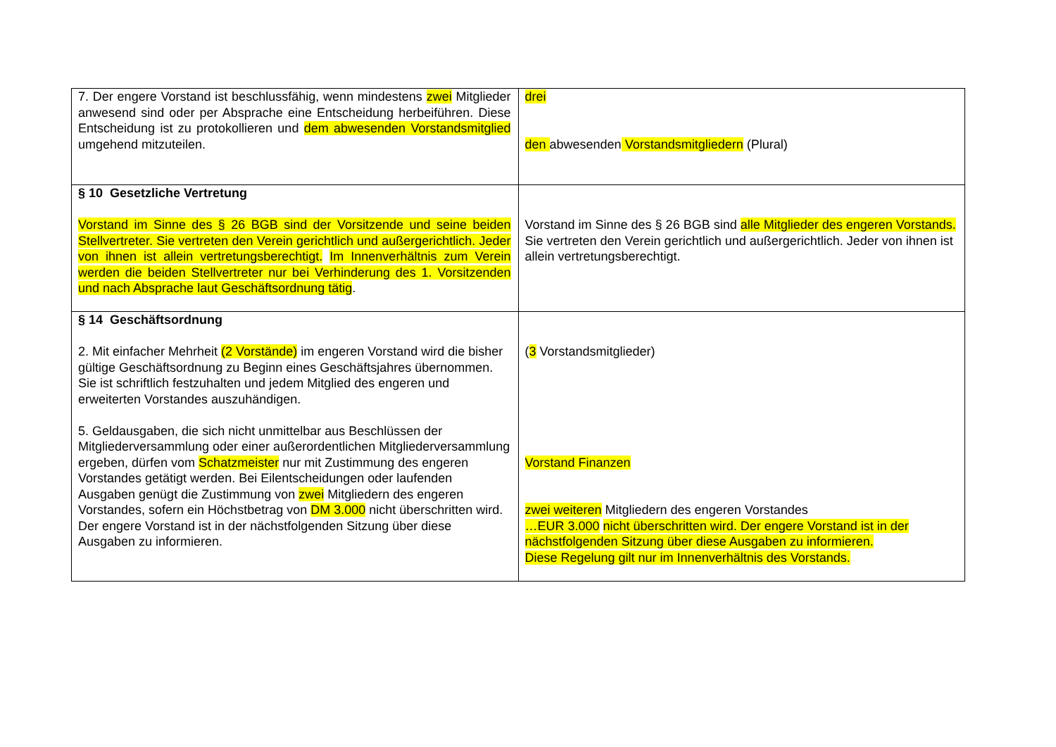| 7. Der engere Vorstand ist beschlussfähig, wenn mindestens zwei Mitglieder anwesend sind oder per Absprache eine Entscheidung herbeiführen. Diese Entscheidung ist zu protokollieren und dem abwesenden Vorstandsmitglied umgehend mitzuteilen. | drei den abwesenden Vorstandsmitgliedern (Plural) |
| § 10 Gesetzliche Vertretung Vorstand im Sinne des § 26 BGB sind der Vorsitzende und seine beiden Stellvertreter. Sie vertreten den Verein gerichtlich und außergerichtlich. Jeder von ihnen ist allein vertretungsberechtigt. Im Innenverhältnis zum Verein werden die beiden Stellvertreter nur bei Verhinderung des 1. Vorsitzenden und nach Absprache laut Geschäftsordnung tätig . | Vorstand im Sinne des § 26 BGB sind alle Mitglieder des engeren Vorstands. Sie vertreten den Verein gerichtlich und außergerichtlich. Jeder von ihnen ist allein vertretungsberechtigt. |
| § 14 Geschäftsordnung 2. Mit einfacher Mehrheit (2 Vorstände) im engeren Vorstand wird die bisher gültige Geschäftsordnung zu Beginn eines Geschäftsjahres übernommen. Sie ist schriftlich festzuhalten und jedem Mitglied des engeren und erweiterten Vorstandes auszuhändigen. 5. Geldausgaben, die sich nicht unmittelbar aus Beschlüssen der Mitgliederversammlung oder einer außerordentlichen Mitgliederversammlung ergeben, dürfen vom Schatzmeister nur mit Zustimmung des engeren Vorstandes getätigt werden. Bei Eilentscheidungen oder laufenden Ausgaben genügt die Zustimmung von zwei Mitgliedern des engeren Vorstandes, sofern ein Höchstbetrag von DM 3.000 nicht überschritten wird. Der engere Vorstand ist in der nächstfolgenden Sitzung über diese Ausgaben zu informieren. | ( 3 Vorstandsmitglieder) Vorstand Finanzen zwei weiteren Mitgliedern des engeren Vorstandes …EUR 3.000 nicht überschritten wird. Der engere Vorstand ist in der nächstfolgenden Sitzung über diese Ausgaben zu informieren. Diese Regelung gilt nur im Innenverhältnis des Vorstands. |